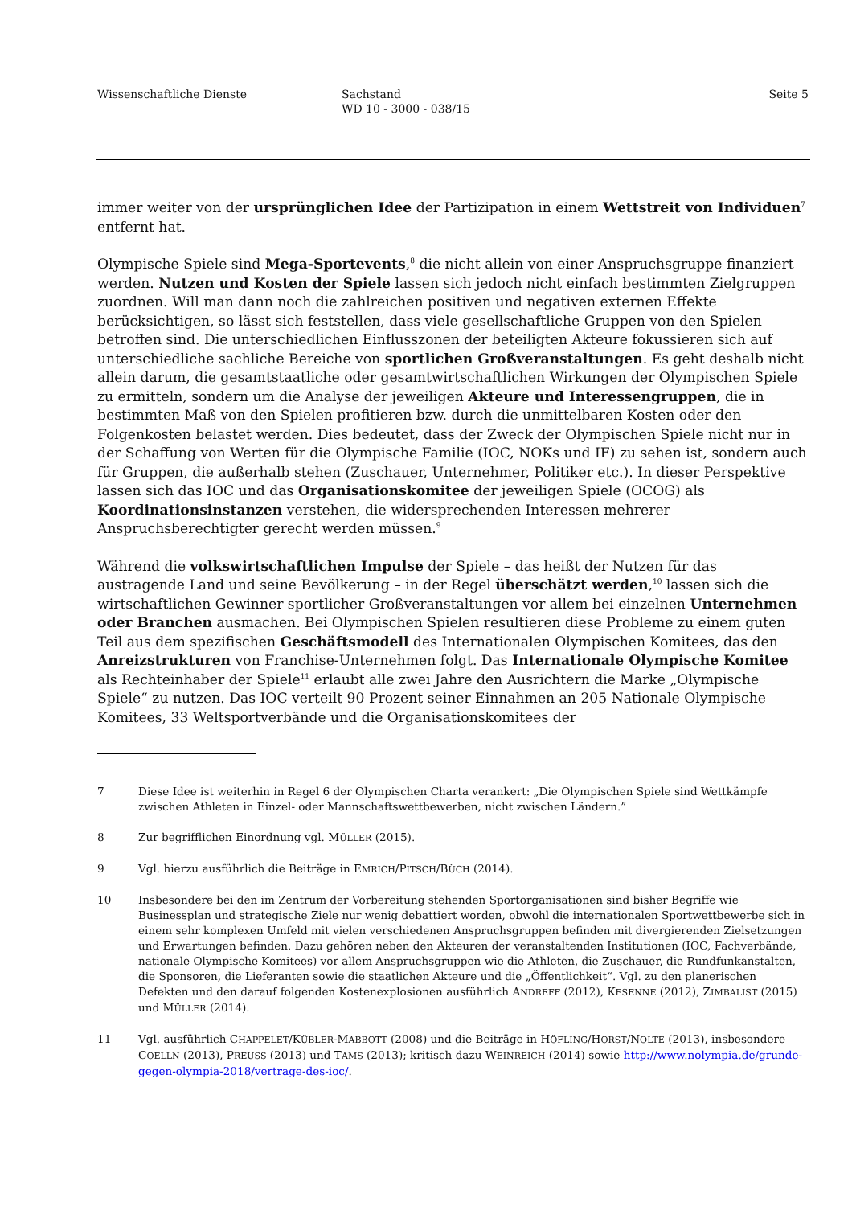Wissenschaftliche Dienste Sachstand
WD 10 - 3000 - 038/15
Seite 5
immer weiter von der ursprünglichen Idee der Partizipation in einem Wettstreit von Individuen<sup>7</sup> entfernt hat.
Olympische Spiele sind Mega-Sportevents,<sup>8</sup> die nicht allein von einer Anspruchsgruppe finanziert werden. Nutzen und Kosten der Spiele lassen sich jedoch nicht einfach bestimmten Zielgruppen zuordnen. Will man dann noch die zahlreichen positiven und negativen externen Effekte berücksichtigen, so lässt sich feststellen, dass viele gesellschaftliche Gruppen von den Spielen betroffen sind. Die unterschiedlichen Einflusszonen der beteiligten Akteure fokussieren sich auf unterschiedliche sachliche Bereiche von sportlichen Großveranstaltungen. Es geht deshalb nicht allein darum, die gesamtstaatliche oder gesamtwirtschaftlichen Wirkungen der Olympischen Spiele zu ermitteln, sondern um die Analyse der jeweiligen Akteure und Interessengruppen, die in bestimmten Maß von den Spielen profitieren bzw. durch die unmittelbaren Kosten oder den Folgenkosten belastet werden. Dies bedeutet, dass der Zweck der Olympischen Spiele nicht nur in der Schaffung von Werten für die Olympische Familie (IOC, NOKs und IF) zu sehen ist, sondern auch für Gruppen, die außerhalb stehen (Zuschauer, Unternehmer, Politiker etc.). In dieser Perspektive lassen sich das IOC und das Organisationskomitee der jeweiligen Spiele (OCOG) als Koordinationsinstanzen verstehen, die widersprechenden Interessen mehrerer Anspruchsberechtigter gerecht werden müssen.<sup>9</sup>
Während die volkswirtschaftlichen Impulse der Spiele – das heißt der Nutzen für das austragende Land und seine Bevölkerung – in der Regel überschätzt werden,<sup>10</sup> lassen sich die wirtschaftlichen Gewinner sportlicher Großveranstaltungen vor allem bei einzelnen Unternehmen oder Branchen ausmachen. Bei Olympischen Spielen resultieren diese Probleme zu einem guten Teil aus dem spezifischen Geschäftsmodell des Internationalen Olympischen Komitees, das den Anreizstrukturen von Franchise-Unternehmen folgt. Das Internationale Olympische Komitee als Rechteinhaber der Spiele<sup>11</sup> erlaubt alle zwei Jahre den Ausrichtern die Marke „Olympische Spiele“ zu nutzen. Das IOC verteilt 90 Prozent seiner Einnahmen an 205 Nationale Olympische Komitees, 33 Weltsportverbände und die Organisationskomitees der
7 Diese Idee ist weiterhin in Regel 6 der Olympischen Charta verankert: „Die Olympischen Spiele sind Wettkämpfe zwischen Athleten in Einzel- oder Mannschaftswettbewerben, nicht zwischen Ländern.”
8 Zur begrifflichen Einordnung vgl. MÜLLER (2015).
9 Vgl. hierzu ausführlich die Beiträge in EMRICH/PITSCH/BÜCH (2014).
10 Insbesondere bei den im Zentrum der Vorbereitung stehenden Sportorganisationen sind bisher Begriffe wie Businessplan und strategische Ziele nur wenig debattiert worden, obwohl die internationalen Sportwettbewerbe sich in einem sehr komplexen Umfeld mit vielen verschiedenen Anspruchsgruppen befinden mit divergierenden Zielsetzungen und Erwartungen befinden. Dazu gehören neben den Akteuren der veranstaltenden Institutionen (IOC, Fachverbände, nationale Olympische Komitees) vor allem Anspruchsgruppen wie die Athleten, die Zuschauer, die Rundfunkanstalten, die Sponsoren, die Lieferanten sowie die staatlichen Akteure und die „Öffentlichkeit“. Vgl. zu den planerischen Defekten und den darauf folgenden Kostenexplosionen ausführlich ANDREFF (2012), KESENNE (2012), ZIMBALIST (2015) und MÜLLER (2014).
11 Vgl. ausführlich CHAPPELET/KÜBLER-MABBOTT (2008) und die Beiträge in HÖFLING/HORST/NOLTE (2013), insbesondere COELLN (2013), PREUSS (2013) und TAMS (2013); kritisch dazu WEINREICH (2014) sowie http://www.nolympia.de/grunde-gegen-olympia-2018/vertrage-des-ioc/.